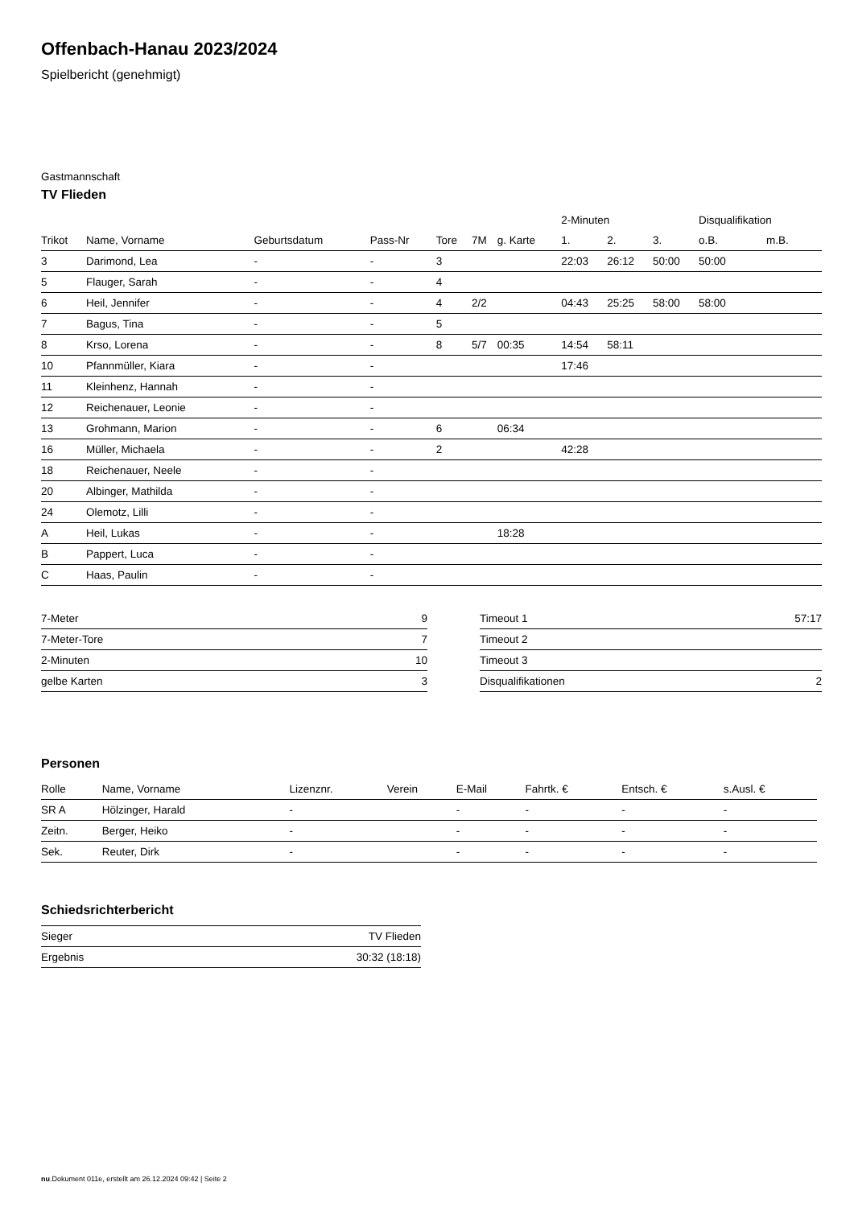Offenbach-Hanau 2023/2024
Spielbericht (genehmigt)
Gastmannschaft
TV Flieden
| | | | | | | | 2-Minuten | | | Disqualifikation | |
| --- | --- | --- | --- | --- | --- | --- | --- | --- | --- | --- | --- |
| Trikot | Name, Vorname | Geburtsdatum | Pass-Nr | Tore | 7M | g. Karte | 1. | 2. | 3. | o.B. | m.B. |
| 3 | Darimond, Lea | - | - | 3 | | | 22:03 | 26:12 | 50:00 | 50:00 | |
| 5 | Flauger, Sarah | - | - | 4 | | | | | | | |
| 6 | Heil, Jennifer | - | - | 4 | 2/2 | | 04:43 | 25:25 | 58:00 | 58:00 | |
| 7 | Bagus, Tina | - | - | 5 | | | | | | | |
| 8 | Krso, Lorena | - | - | 8 | 5/7 | 00:35 | 14:54 | 58:11 | | | |
| 10 | Pfannmüller, Kiara | - | - | | | | 17:46 | | | | |
| 11 | Kleinhenz, Hannah | - | - | | | | | | | | |
| 12 | Reichenauer, Leonie | - | - | | | | | | | | |
| 13 | Grohmann, Marion | - | - | 6 | | 06:34 | | | | | |
| 16 | Müller, Michaela | - | - | 2 | | | 42:28 | | | | |
| 18 | Reichenauer, Neele | - | - | | | | | | | | |
| 20 | Albinger, Mathilda | - | - | | | | | | | | |
| 24 | Olemotz, Lilli | - | - | | | | | | | | |
| A | Heil, Lukas | - | - | | | 18:28 | | | | | |
| B | Pappert, Luca | - | - | | | | | | | | |
| C | Haas, Paulin | - | - | | | | | | | | |
| 7-Meter | 9 |
| 7-Meter-Tore | 7 |
| 2-Minuten | 10 |
| gelbe Karten | 3 |
| Timeout 1 | 57:17 |
| Timeout 2 | |
| Timeout 3 | |
| Disqualifikationen | 2 |
Personen
| Rolle | Name, Vorname | Lizenznr. | Verein | E-Mail | Fahrtk. € | Entsch. € | s.Ausl. € |
| --- | --- | --- | --- | --- | --- | --- | --- |
| SR A | Hölzinger, Harald | - | | - | - | - | - |
| Zeitn. | Berger, Heiko | - | | - | - | - | - |
| Sek. | Reuter, Dirk | - | | - | - | - | - |
Schiedsrichterbericht
| Sieger | TV Flieden |
| Ergebnis | 30:32 (18:18) |
nu.Dokument 011e, erstellt am 26.12.2024 09:42 | Seite 2